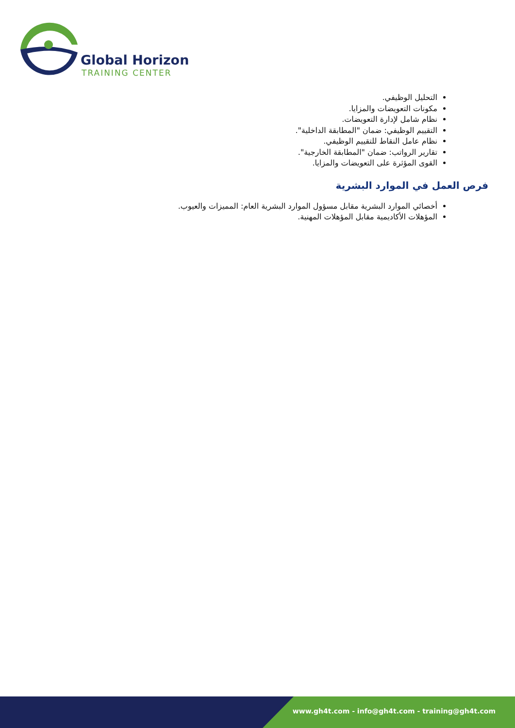Global Horizon
TRAINING CENTER
التحليل الوظيفي.
مكونات التعويضات والمزايا.
نظام شامل لإدارة التعويضات.
التقييم الوظيفي: ضمان "المطابقة الداخلية".
نظام عامل النقاط للتقييم الوظيفي.
تقارير الرواتب: ضمان "المطابقة الخارجية".
القوى المؤثرة على التعويضات والمزايا.
فرص العمل في الموارد البشرية
أخصائي الموارد البشرية مقابل مسؤول الموارد البشرية العام: المميزات والعيوب.
المؤهلات الأكاديمية مقابل المؤهلات المهنية.
www.gh4t.com - info@gh4t.com - training@gh4t.com